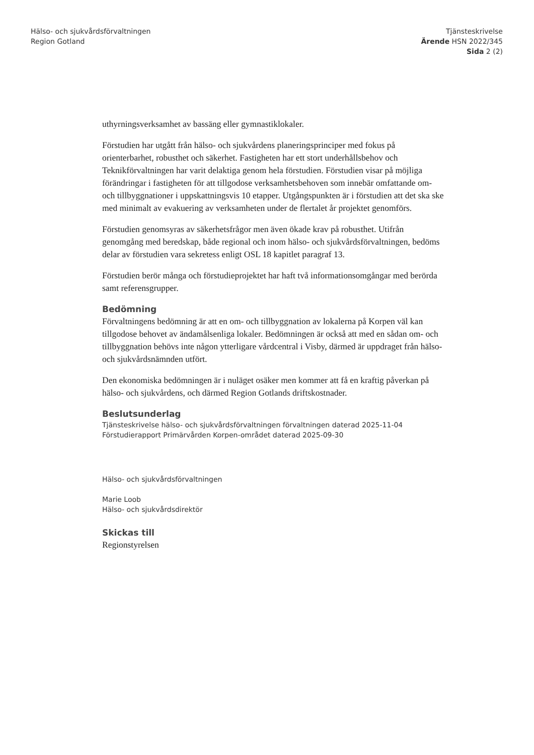Hälso- och sjukvårdsförvaltningen
Region Gotland
Tjänsteskrivelse
Ärende HSN 2022/345
Sida 2 (2)
uthyrningsverksamhet av bassäng eller gymnastiklokaler.
Förstudien har utgått från hälso- och sjukvårdens planeringsprinciper med fokus på orienterbarhet, robusthet och säkerhet. Fastigheten har ett stort underhållsbehov och Teknikförvaltningen har varit delaktiga genom hela förstudien. Förstudien visar på möjliga förändringar i fastigheten för att tillgodose verksamhetsbehoven som innebär omfattande om- och tillbyggnationer i uppskattningsvis 10 etapper. Utgångspunkten är i förstudien att det ska ske med minimalt av evakuering av verksamheten under de flertalet år projektet genomförs.
Förstudien genomsyras av säkerhetsfrågor men även ökade krav på robusthet. Utifrån genomgång med beredskap, både regional och inom hälso- och sjukvårdsförvaltningen, bedöms delar av förstudien vara sekretess enligt OSL 18 kapitlet paragraf 13.
Förstudien berör många och förstudieprojektet har haft två informationsomgångar med berörda samt referensgrupper.
Bedömning
Förvaltningens bedömning är att en om- och tillbyggnation av lokalerna på Korpen väl kan tillgodose behovet av ändamålsenliga lokaler. Bedömningen är också att med en sådan om- och tillbyggnation behövs inte någon ytterligare vårdcentral i Visby, därmed är uppdraget från hälso- och sjukvårdsnämnden utfört.
Den ekonomiska bedömningen är i nuläget osäker men kommer att få en kraftig påverkan på hälso- och sjukvårdens, och därmed Region Gotlands driftskostnader.
Beslutsunderlag
Tjänsteskrivelse hälso- och sjukvårdsförvaltningen förvaltningen daterad 2025-11-04
Förstudierapport Primärvården Korpen-området daterad 2025-09-30
Hälso- och sjukvårdsförvaltningen
Marie Loob
Hälso- och sjukvårdsdirektör
Skickas till
Regionstyrelsen